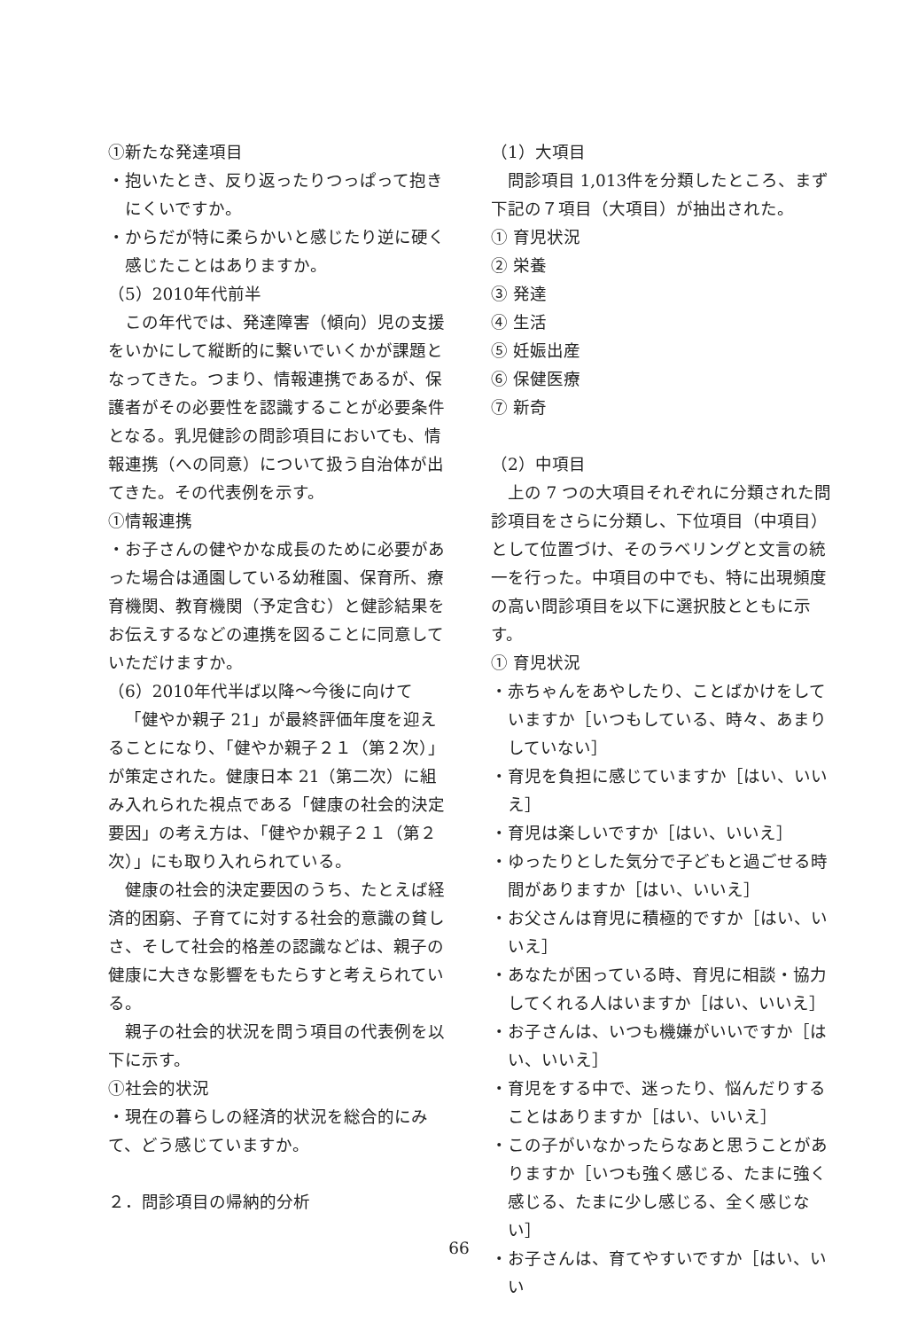①新たな発達項目
・抱いたとき、反り返ったりつっぱって抱きにくいですか。
・からだが特に柔らかいと感じたり逆に硬く感じたことはありますか。
（5）2010年代前半
この年代では、発達障害（傾向）児の支援をいかにして縦断的に繋いでいくかが課題となってきた。つまり、情報連携であるが、保護者がその必要性を認識することが必要条件となる。乳児健診の問診項目においても、情報連携（への同意）について扱う自治体が出てきた。その代表例を示す。
①情報連携
・お子さんの健やかな成長のために必要があった場合は通園している幼稚園、保育所、療育機関、教育機関（予定含む）と健診結果をお伝えするなどの連携を図ることに同意していただけますか。
（6）2010年代半ば以降～今後に向けて
「健やか親子 21」が最終評価年度を迎えることになり、「健やか親子２１（第２次）」が策定された。健康日本 21（第二次）に組み入れられた視点である「健康の社会的決定要因」の考え方は、「健やか親子２１（第２次）」にも取り入れられている。
健康の社会的決定要因のうち、たとえば経済的困窮、子育てに対する社会的意識の貧しさ、そして社会的格差の認識などは、親子の健康に大きな影響をもたらすと考えられている。
親子の社会的状況を問う項目の代表例を以下に示す。
①社会的状況
・現在の暮らしの経済的状況を総合的にみて、どう感じていますか。
２．問診項目の帰納的分析
（1）大項目
問診項目 1,013件を分類したところ、まず下記の７項目（大項目）が抽出された。
① 育児状況
② 栄養
③ 発達
④ 生活
⑤ 妊娠出産
⑥ 保健医療
⑦ 新奇
（2）中項目
上の 7 つの大項目それぞれに分類された問診項目をさらに分類し、下位項目（中項目）として位置づけ、そのラベリングと文言の統一を行った。中項目の中でも、特に出現頻度の高い問診項目を以下に選択肢とともに示す。
① 育児状況
・赤ちゃんをあやしたり、ことばかけをしていますか［いつもしている、時々、あまりしていない］
・育児を負担に感じていますか［はい、いいえ］
・育児は楽しいですか［はい、いいえ］
・ゆったりとした気分で子どもと過ごせる時間がありますか［はい、いいえ］
・お父さんは育児に積極的ですか［はい、いいえ］
・あなたが困っている時、育児に相談・協力してくれる人はいますか［はい、いいえ］
・お子さんは、いつも機嫌がいいですか［はい、いいえ］
・育児をする中で、迷ったり、悩んだりすることはありますか［はい、いいえ］
・この子がいなかったらなあと思うことがありますか［いつも強く感じる、たまに強く感じる、たまに少し感じる、全く感じない］
・お子さんは、育てやすいですか［はい、いい
66